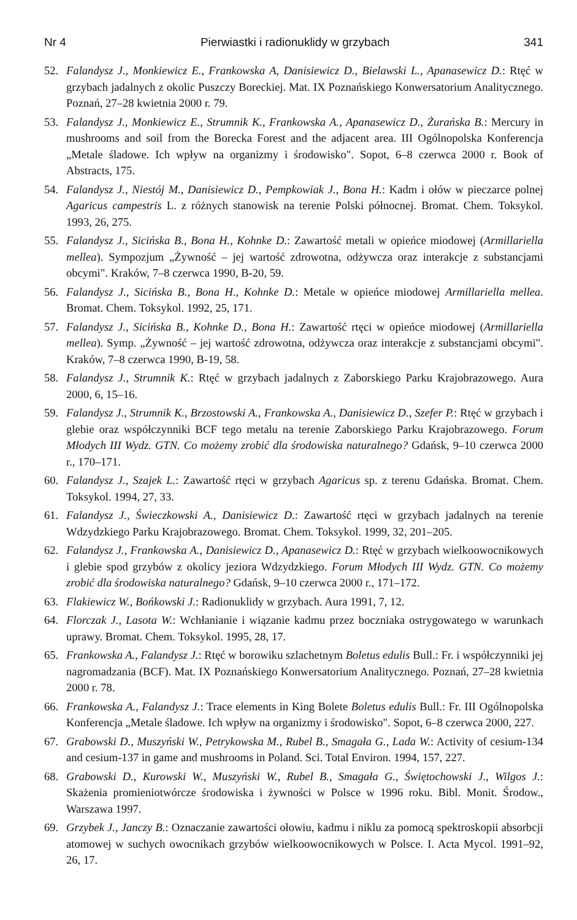Nr 4 Pierwiastki i radionuklidy w grzybach 341
52. Falandysz J., Monkiewicz E., Frankowska A, Danisiewicz D., Bielawski L., Apanasewicz D.: Rtęć w grzybach jadalnych z okolic Puszczy Boreckiej. Mat. IX Poznańskiego Konwersatorium Analitycznego. Poznań, 27–28 kwietnia 2000 r. 79.
53. Falandysz J., Monkiewicz E., Strumnik K., Frankowska A., Apanasewicz D., Żurańska B.: Mercury in mushrooms and soil from the Borecka Forest and the adjacent area. III Ogólnopolska Konferencja „Metale śladowe. Ich wpływ na organizmy i środowisko". Sopot, 6–8 czerwca 2000 r. Book of Abstracts, 175.
54. Falandysz J., Niestój M., Danisiewicz D., Pempkowiak J., Bona H.: Kadm i ołów w pieczarce polnej Agaricus campestris L. z różnych stanowisk na terenie Polski północnej. Bromat. Chem. Toksykol. 1993, 26, 275.
55. Falandysz J., Sicińska B., Bona H., Kohnke D.: Zawartość metali w opieńce miodowej (Armillariella mellea). Sympozjum „Żywność – jej wartość zdrowotna, odżywcza oraz interakcje z substancjami obcymi". Kraków, 7–8 czerwca 1990, B-20, 59.
56. Falandysz J., Sicińska B., Bona H., Kohnke D.: Metale w opieńce miodowej Armillariella mellea. Bromat. Chem. Toksykol. 1992, 25, 171.
57. Falandysz J., Sicińska B., Kohnke D., Bona H.: Zawartość rtęci w opieńce miodowej (Armillariella mellea). Symp. „Żywność – jej wartość zdrowotna, odżywcza oraz interakcje z substancjami obcymi". Kraków, 7–8 czerwca 1990, B-19, 58.
58. Falandysz J., Strumnik K.: Rtęć w grzybach jadalnych z Zaborskiego Parku Krajobrazowego. Aura 2000, 6, 15–16.
59. Falandysz J., Strumnik K., Brzostowski A., Frankowska A., Danisiewicz D., Szefer P.: Rtęć w grzybach i glebie oraz współczynniki BCF tego metalu na terenie Zaborskiego Parku Krajobrazowego. Forum Młodych III Wydz. GTN. Co możemy zrobić dla środowiska naturalnego? Gdańsk, 9–10 czerwca 2000 r., 170–171.
60. Falandysz J., Szajek L.: Zawartość rtęci w grzybach Agaricus sp. z terenu Gdańska. Bromat. Chem. Toksykol. 1994, 27, 33.
61. Falandysz J., Świeczkowski A., Danisiewicz D.: Zawartość rtęci w grzybach jadalnych na terenie Wdzydzkiego Parku Krajobrazowego. Bromat. Chem. Toksykol. 1999, 32, 201–205.
62. Falandysz J., Frankowska A., Danisiewicz D., Apanasewicz D.: Rtęć w grzybach wielkoowocnikowych i glebie spod grzybów z okolicy jeziora Wdzydzkiego. Forum Młodych III Wydz. GTN. Co możemy zrobić dla środowiska naturalnego? Gdańsk, 9–10 czerwca 2000 r., 171–172.
63. Flakiewicz W., Bońkowski J.: Radionuklidy w grzybach. Aura 1991, 7, 12.
64. Florczak J., Lasota W.: Wchłanianie i wiązanie kadmu przez boczniaka ostrygowatego w warunkach uprawy. Bromat. Chem. Toksykol. 1995, 28, 17.
65. Frankowska A., Falandysz J.: Rtęć w borowiku szlachetnym Boletus edulis Bull.: Fr. i współczynniki jej nagromadzania (BCF). Mat. IX Poznańskiego Konwersatorium Analitycznego. Poznań, 27–28 kwietnia 2000 r. 78.
66. Frankowska A., Falandysz J.: Trace elements in King Bolete Boletus edulis Bull.: Fr. III Ogólnopolska Konferencja „Metale śladowe. Ich wpływ na organizmy i środowisko". Sopot, 6–8 czerwca 2000, 227.
67. Grabowski D., Muszyński W., Petrykowska M., Rubel B., Smagała G., Lada W.: Activity of cesium-134 and cesium-137 in game and mushrooms in Poland. Sci. Total Environ. 1994, 157, 227.
68. Grabowski D., Kurowski W., Muszyński W., Rubel B., Smagała G., Świętochowski J., Wilgos J.: Skażenia promieniotwórcze środowiska i żywności w Polsce w 1996 roku. Bibl. Monit. Środow., Warszawa 1997.
69. Grzybek J., Janczy B.: Oznaczanie zawartości ołowiu, kadmu i niklu za pomocą spektroskopii absorbcji atomowej w suchych owocnikach grzybów wielkoowocnikowych w Polsce. I. Acta Mycol. 1991–92, 26, 17.